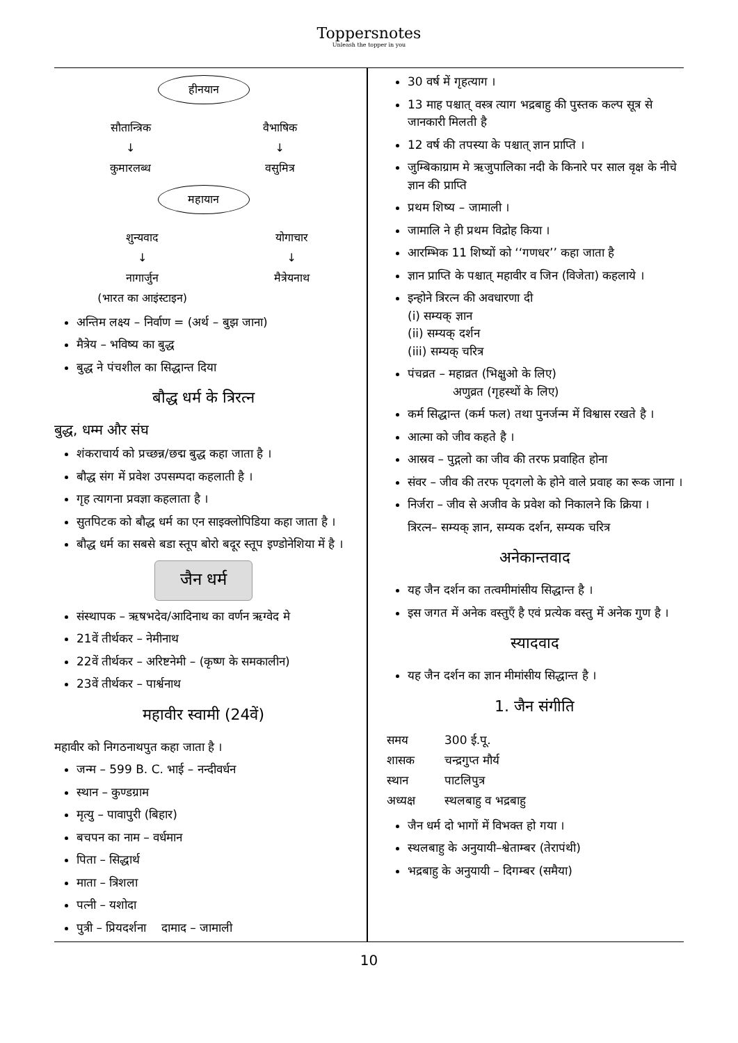Toppersnotes
Unleash the topper in you
हीनयान
सौतान्त्रिक
↓
कुमारलब्ध
वैभाषिक
↓
वसुमित्र
महायान
शुन्यवाद
↓
नागार्जुन
(भारत का आइंस्टाइन)
योगाचार
↓
मैत्रेयनाथ
अन्तिम लक्ष्य – निर्वाण = (अर्थ – बुझ जाना)
मैत्रेय – भविष्य का बुद्ध
बुद्ध ने पंचशील का सिद्धान्त दिया
बौद्ध धर्म के त्रिरत्न
बुद्ध, धम्म और संघ
शंकराचार्य को प्रच्छन्न/छद्म बुद्ध कहा जाता है ।
बौद्ध संग में प्रवेश उपसम्पदा कहलाती है ।
गृह त्यागना प्रवज्ञा कहलाता है ।
सुतपिटक को बौद्ध धर्म का एन साइक्लोपिडिया कहा जाता है ।
बौद्ध धर्म का सबसे बडा स्तूप बोरो बदूर स्तूप इण्डोनेशिया में है ।
जैन धर्म
संस्थापक – ऋषभदेव/आदिनाथ का वर्णन ऋग्वेद मे
21वें तीर्थकर – नेमीनाथ
22वें तीर्थकर – अरिष्टनेमी – (कृष्ण के समकालीन)
23वें तीर्थकर – पार्श्वनाथ
महावीर स्वामी (24वें)
महावीर को निगठनाथपुत कहा जाता है ।
जन्म – 599 B. C. भाई – नन्दीवर्धन
स्थान – कुण्डग्राम
मृत्यु – पावापुरी (बिहार)
बचपन का नाम – वर्धमान
पिता – सिद्धार्थ
माता – त्रिशला
पत्नी – यशोदा
पुत्री – प्रियदर्शना दामाद – जामाली
30 वर्ष में गृहत्याग ।
13 माह पश्चात् वस्त्र त्याग भद्रबाहु की पुस्तक कल्प सूत्र से जानकारी मिलती है
12 वर्ष की तपस्या के पश्चात् ज्ञान प्राप्ति ।
जुम्बिकाग्राम मे ऋजुपालिका नदी के किनारे पर साल वृक्ष के नीचे ज्ञान की प्राप्ति
प्रथम शिष्य – जामाली ।
जामालि ने ही प्रथम विद्रोह किया ।
आरम्भिक 11 शिष्यों को ‘‘गणधर’’ कहा जाता है
ज्ञान प्राप्ति के पश्चात् महावीर व जिन (विजेता) कहलाये ।
इन्होने त्रिरत्न की अवधारणा दी
(i) सम्यक् ज्ञान
(ii) सम्यक् दर्शन
(iii) सम्यक् चरित्र
पंचव्रत – महाव्रत (भिक्षुओ के लिए)
अणुव्रत (गृहस्थों के लिए)
कर्म सिद्धान्त (कर्म फल) तथा पुनर्जन्म में विश्वास रखते है ।
आत्मा को जीव कहते है ।
आस्रव – पुद्गलो का जीव की तरफ प्रवाहित होना
संवर – जीव की तरफ पृदगलो के होने वाले प्रवाह का रूक जाना ।
निर्जरा – जीव से अजीव के प्रवेश को निकालने कि क्रिया ।
त्रिरत्न– सम्यक् ज्ञान, सम्यक दर्शन, सम्यक चरित्र
अनेकान्तवाद
यह जैन दर्शन का तत्वमीमांसीय सिद्धान्त है ।
इस जगत में अनेक वस्तुएँ है एवं प्रत्येक वस्तु में अनेक गुण है ।
स्यादवाद
यह जैन दर्शन का ज्ञान मीमांसीय सिद्धान्त है ।
1. जैन संगीति
| समय | 300 ई.पू. |
| शासक | चन्द्रगुप्त मौर्य |
| स्थान | पाटलिपुत्र |
| अध्यक्ष | स्थलबाहु व भद्रबाहु |
जैन धर्म दो भागों में विभक्त हो गया ।
स्थलबाहु के अनुयायी–श्वेताम्बर (तेरापंथी)
भद्रबाहु के अनुयायी – दिगम्बर (समैया)
10